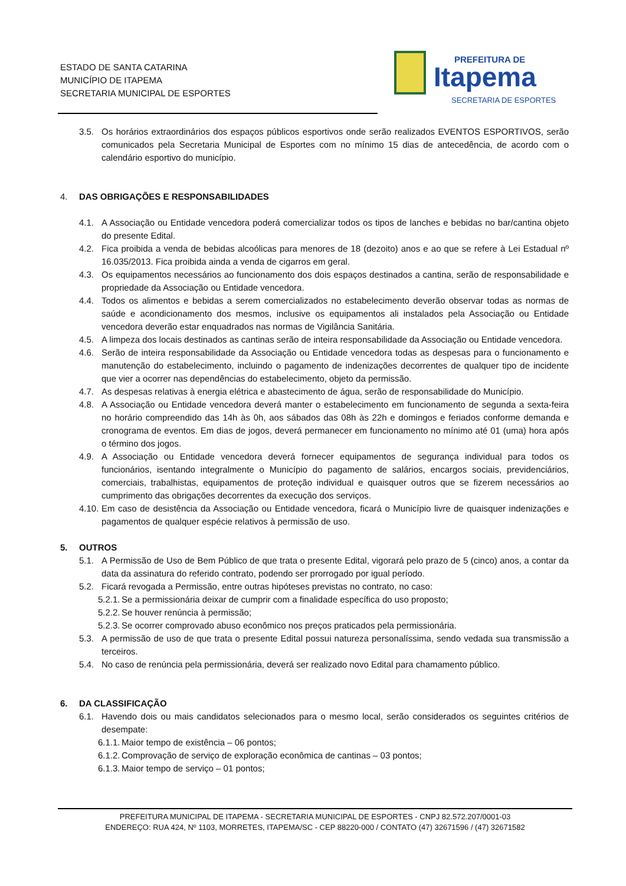ESTADO DE SANTA CATARINA
MUNICÍPIO DE ITAPEMA
SECRETARIA MUNICIPAL DE ESPORTES
PREFEITURA DE
Itapema
SECRETARIA DE ESPORTES
3.5. Os horários extraordinários dos espaços públicos esportivos onde serão realizados EVENTOS ESPORTIVOS, serão comunicados pela Secretaria Municipal de Esportes com no mínimo 15 dias de antecedência, de acordo com o calendário esportivo do município.
4. DAS OBRIGAÇÕES E RESPONSABILIDADES
4.1. A Associação ou Entidade vencedora poderá comercializar todos os tipos de lanches e bebidas no bar/cantina objeto do presente Edital.
4.2. Fica proibida a venda de bebidas alcoólicas para menores de 18 (dezoito) anos e ao que se refere à Lei Estadual nº 16.035/2013. Fica proibida ainda a venda de cigarros em geral.
4.3. Os equipamentos necessários ao funcionamento dos dois espaços destinados a cantina, serão de responsabilidade e propriedade da Associação ou Entidade vencedora.
4.4. Todos os alimentos e bebidas a serem comercializados no estabelecimento deverão observar todas as normas de saúde e acondicionamento dos mesmos, inclusive os equipamentos ali instalados pela Associação ou Entidade vencedora deverão estar enquadrados nas normas de Vigilância Sanitária.
4.5. A limpeza dos locais destinados as cantinas serão de inteira responsabilidade da Associação ou Entidade vencedora.
4.6. Serão de inteira responsabilidade da Associação ou Entidade vencedora todas as despesas para o funcionamento e manutenção do estabelecimento, incluindo o pagamento de indenizações decorrentes de qualquer tipo de incidente que vier a ocorrer nas dependências do estabelecimento, objeto da permissão.
4.7. As despesas relativas à energia elétrica e abastecimento de água, serão de responsabilidade do Município.
4.8. A Associação ou Entidade vencedora deverá manter o estabelecimento em funcionamento de segunda a sexta-feira no horário compreendido das 14h às 0h, aos sábados das 08h às 22h e domingos e feriados conforme demanda e cronograma de eventos. Em dias de jogos, deverá permanecer em funcionamento no mínimo até 01 (uma) hora após o término dos jogos.
4.9. A Associação ou Entidade vencedora deverá fornecer equipamentos de segurança individual para todos os funcionários, isentando integralmente o Município do pagamento de salários, encargos sociais, previdenciários, comerciais, trabalhistas, equipamentos de proteção individual e quaisquer outros que se fizerem necessários ao cumprimento das obrigações decorrentes da execução dos serviços.
4.10. Em caso de desistência da Associação ou Entidade vencedora, ficará o Município livre de quaisquer indenizações e pagamentos de qualquer espécie relativos à permissão de uso.
5. OUTROS
5.1. A Permissão de Uso de Bem Público de que trata o presente Edital, vigorará pelo prazo de 5 (cinco) anos, a contar da data da assinatura do referido contrato, podendo ser prorrogado por igual período.
5.2. Ficará revogada a Permissão, entre outras hipóteses previstas no contrato, no caso:
5.2.1. Se a permissionária deixar de cumprir com a finalidade específica do uso proposto;
5.2.2. Se houver renúncia à permissão;
5.2.3. Se ocorrer comprovado abuso econômico nos preços praticados pela permissionária.
5.3. A permissão de uso de que trata o presente Edital possui natureza personalíssima, sendo vedada sua transmissão a terceiros.
5.4. No caso de renúncia pela permissionária, deverá ser realizado novo Edital para chamamento público.
6. DA CLASSIFICAÇÃO
6.1. Havendo dois ou mais candidatos selecionados para o mesmo local, serão considerados os seguintes critérios de desempate:
6.1.1. Maior tempo de existência – 06 pontos;
6.1.2. Comprovação de serviço de exploração econômica de cantinas – 03 pontos;
6.1.3. Maior tempo de serviço – 01 pontos;
PREFEITURA MUNICIPAL DE ITAPEMA - SECRETARIA MUNICIPAL DE ESPORTES - CNPJ 82.572.207/0001-03
ENDEREÇO: RUA 424, Nº 1103, MORRETES, ITAPEMA/SC - CEP 88220-000 / CONTATO (47) 32671596 / (47) 32671582